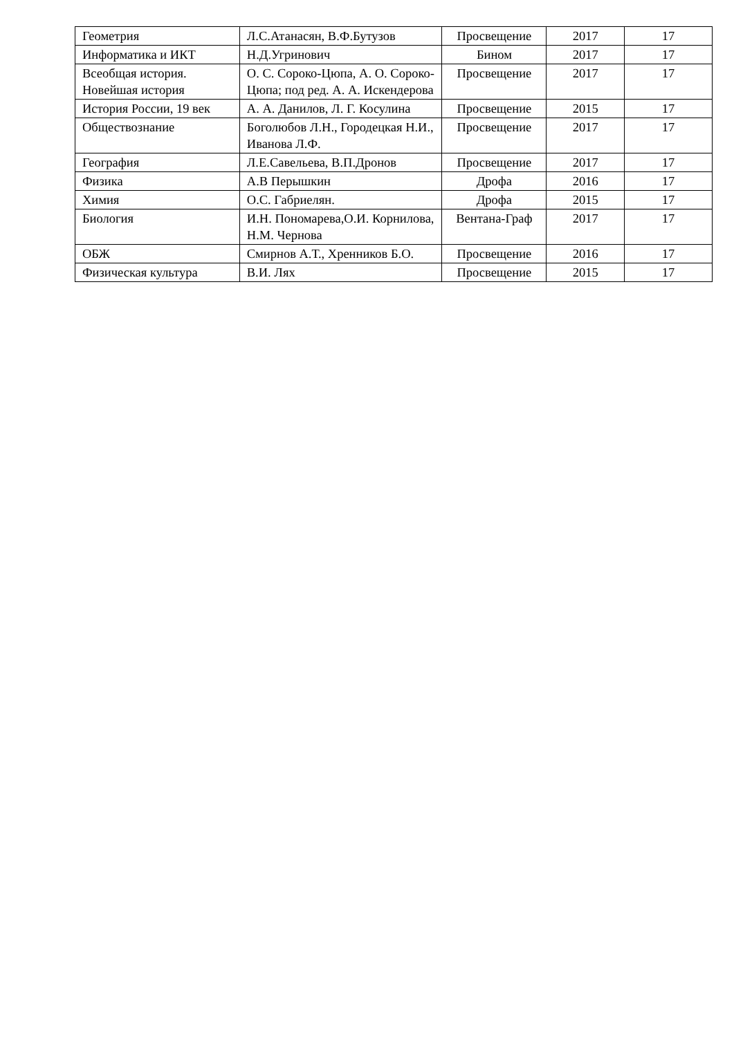| Геометрия | Л.С.Атанасян, В.Ф.Бутузов | Просвещение | 2017 | 17 |
| Информатика и ИКТ | Н.Д.Угринович | Бином | 2017 | 17 |
| Всеобщая история. Новейшая история | О. С. Сороко-Цюпа, А. О. Сороко-Цюпа; под ред. А. А. Искендерова | Просвещение | 2017 | 17 |
| История России, 19 век | А. А. Данилов, Л. Г. Косулина | Просвещение | 2015 | 17 |
| Обществознание | Боголюбов Л.Н., Городецкая Н.И., Иванова Л.Ф. | Просвещение | 2017 | 17 |
| География | Л.Е.Савельева, В.П.Дронов | Просвещение | 2017 | 17 |
| Физика | А.В Перышкин | Дрофа | 2016 | 17 |
| Химия | О.С. Габриелян. | Дрофа | 2015 | 17 |
| Биология | И.Н. Пономарева,О.И. Корнилова, Н.М. Чернова | Вентана-Граф | 2017 | 17 |
| ОБЖ | Смирнов А.Т., Хренников Б.О. | Просвещение | 2016 | 17 |
| Физическая культура | В.И. Лях | Просвещение | 2015 | 17 |